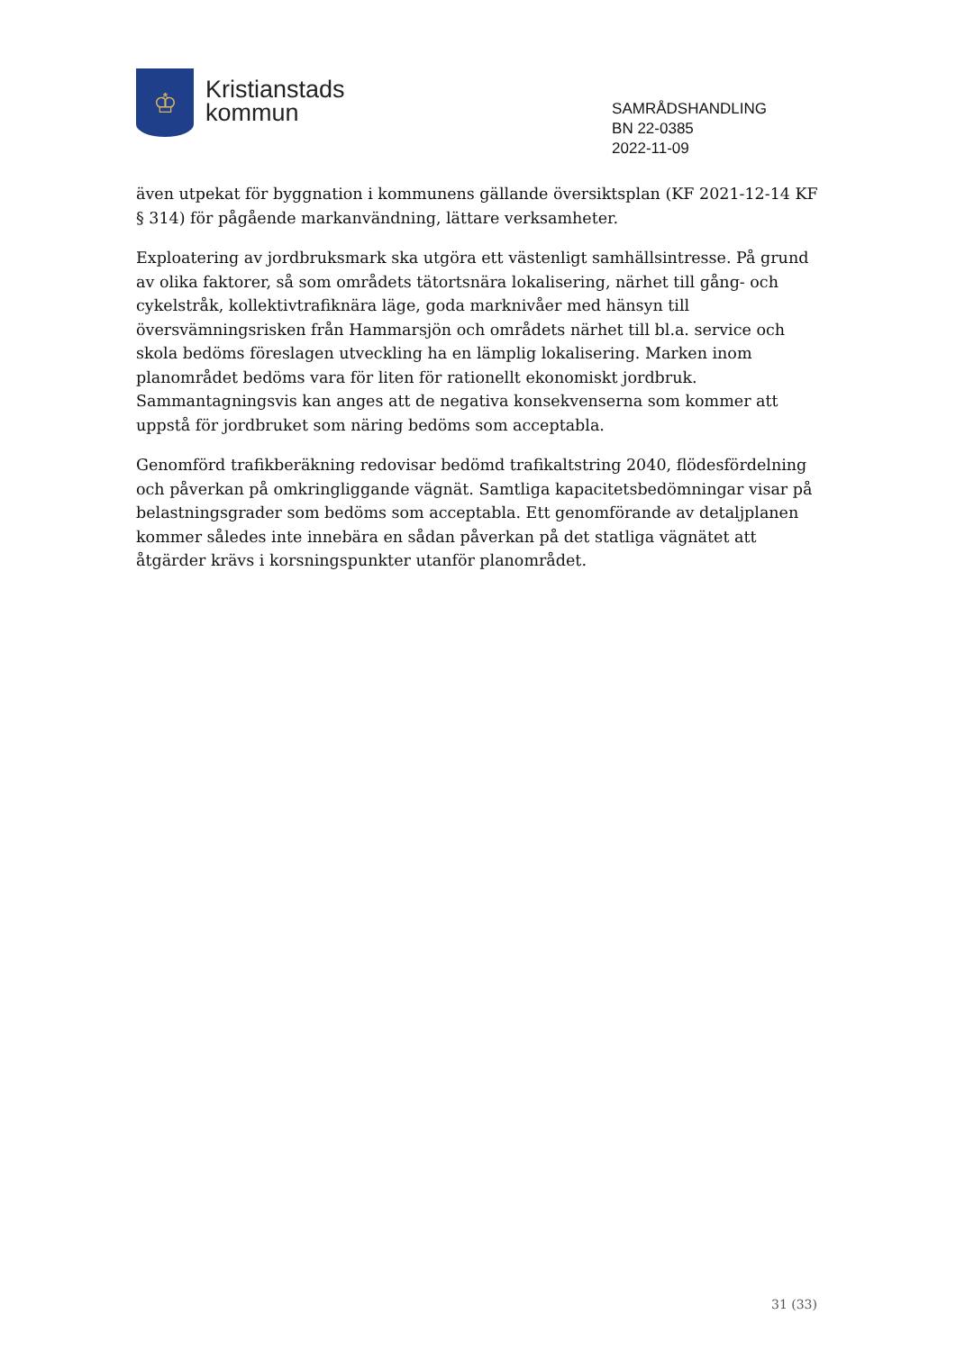♔
Kristianstads
kommun
SAMRÅDSHANDLING
BN 22-0385
2022-11-09
även utpekat för byggnation i kommunens gällande översiktsplan (KF 2021-12-14 KF § 314) för pågående markanvändning, lättare verksamheter.
Exploatering av jordbruksmark ska utgöra ett västenligt samhällsintresse. På grund av olika faktorer, så som områdets tätortsnära lokalisering, närhet till gång- och cykelstråk, kollektivtrafiknära läge, goda marknivåer med hänsyn till översvämningsrisken från Hammarsjön och områdets närhet till bl.a. service och skola bedöms föreslagen utveckling ha en lämplig lokalisering. Marken inom planområdet bedöms vara för liten för rationellt ekonomiskt jordbruk. Sammantagningsvis kan anges att de negativa konsekvenserna som kommer att uppstå för jordbruket som näring bedöms som acceptabla.
Genomförd trafikberäkning redovisar bedömd trafikaltstring 2040, flödesfördelning och påverkan på omkringliggande vägnät. Samtliga kapacitetsbedömningar visar på belastningsgrader som bedöms som acceptabla. Ett genomförande av detaljplanen kommer således inte innebära en sådan påverkan på det statliga vägnätet att åtgärder krävs i korsningspunkter utanför planområdet.
31 (33)